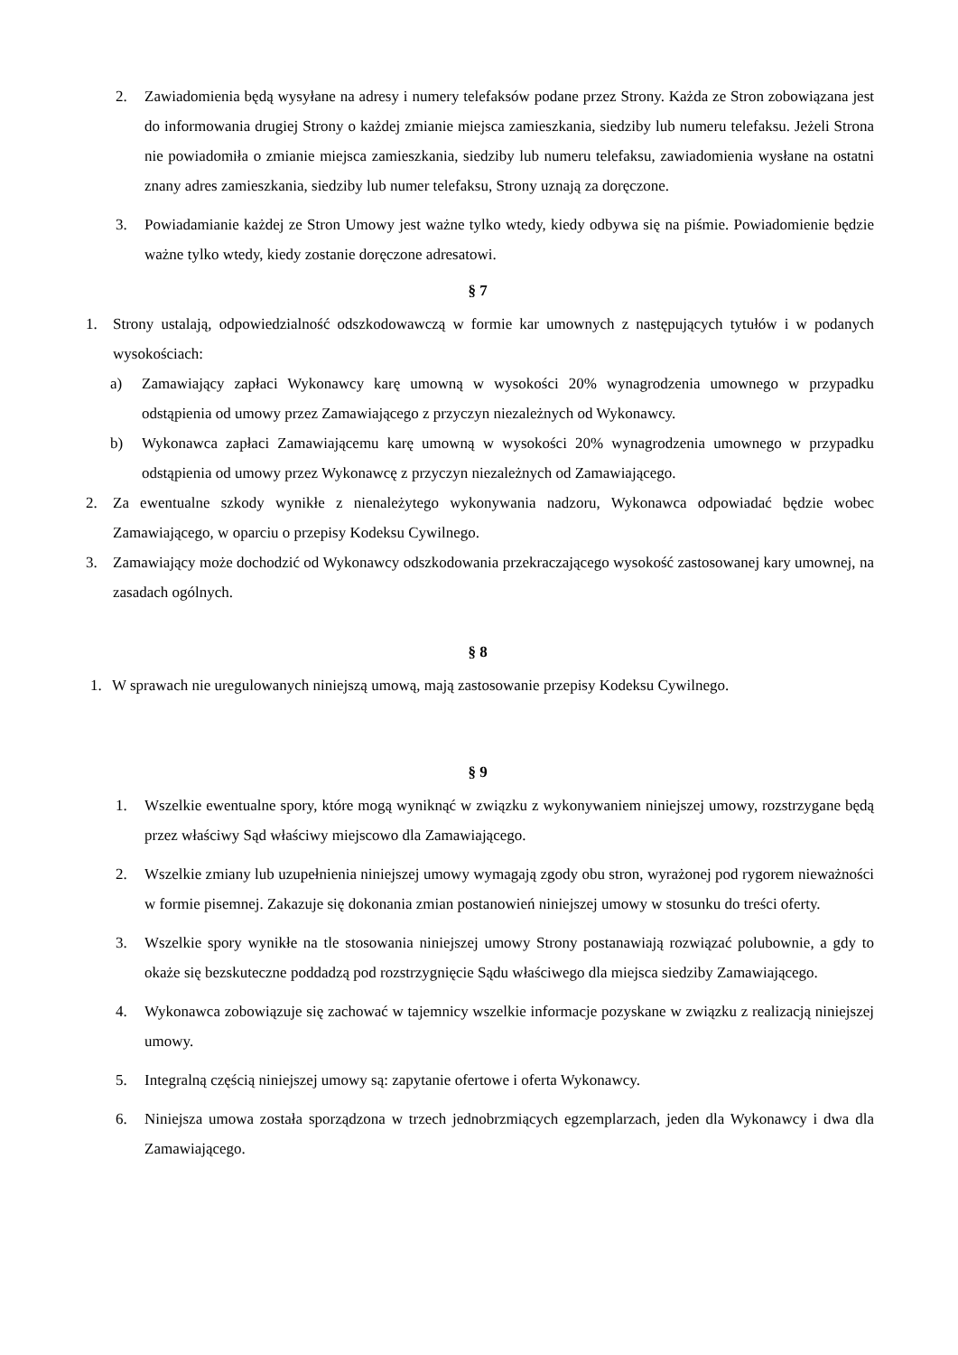2. Zawiadomienia będą wysyłane na adresy i numery telefaksów podane przez Strony. Każda ze Stron zobowiązana jest do informowania drugiej Strony o każdej zmianie miejsca zamieszkania, siedziby lub numeru telefaksu. Jeżeli Strona nie powiadomiła o zmianie miejsca zamieszkania, siedziby lub numeru telefaksu, zawiadomienia wysłane na ostatni znany adres zamieszkania, siedziby lub numer telefaksu, Strony uznają za doręczone.
3. Powiadamianie każdej ze Stron Umowy jest ważne tylko wtedy, kiedy odbywa się na piśmie. Powiadomienie będzie ważne tylko wtedy, kiedy zostanie doręczone adresatowi.
§ 7
1. Strony ustalają, odpowiedzialność odszkodowawczą w formie kar umownych z następujących tytułów i w podanych wysokościach:
a) Zamawiający zapłaci Wykonawcy karę umowną w wysokości 20% wynagrodzenia umownego w przypadku odstąpienia od umowy przez Zamawiającego z przyczyn niezależnych od Wykonawcy.
b) Wykonawca zapłaci Zamawiającemu karę umowną w wysokości 20% wynagrodzenia umownego w przypadku odstąpienia od umowy przez Wykonawcę z przyczyn niezależnych od Zamawiającego.
2. Za ewentualne szkody wynikłe z nienależytego wykonywania nadzoru, Wykonawca odpowiadać będzie wobec Zamawiającego, w oparciu o przepisy Kodeksu Cywilnego.
3. Zamawiający może dochodzić od Wykonawcy odszkodowania przekraczającego wysokość zastosowanej kary umownej, na zasadach ogólnych.
§ 8
1. W sprawach nie uregulowanych niniejszą umową, mają zastosowanie przepisy Kodeksu Cywilnego.
§ 9
1. Wszelkie ewentualne spory, które mogą wyniknąć w związku z wykonywaniem niniejszej umowy, rozstrzygane będą przez właściwy Sąd właściwy miejscowo dla Zamawiającego.
2. Wszelkie zmiany lub uzupełnienia niniejszej umowy wymagają zgody obu stron, wyrażonej pod rygorem nieważności w formie pisemnej. Zakazuje się dokonania zmian postanowień niniejszej umowy w stosunku do treści oferty.
3. Wszelkie spory wynikłe na tle stosowania niniejszej umowy Strony postanawiają rozwiązać polubownie, a gdy to okaże się bezskuteczne poddadzą pod rozstrzygnięcie Sądu właściwego dla miejsca siedziby Zamawiającego.
4. Wykonawca zobowiązuje się zachować w tajemnicy wszelkie informacje pozyskane w związku z realizacją niniejszej umowy.
5. Integralną częścią niniejszej umowy są: zapytanie ofertowe i oferta Wykonawcy.
6. Niniejsza umowa została sporządzona w trzech jednobrzmiących egzemplarzach, jeden dla Wykonawcy i dwa dla Zamawiającego.